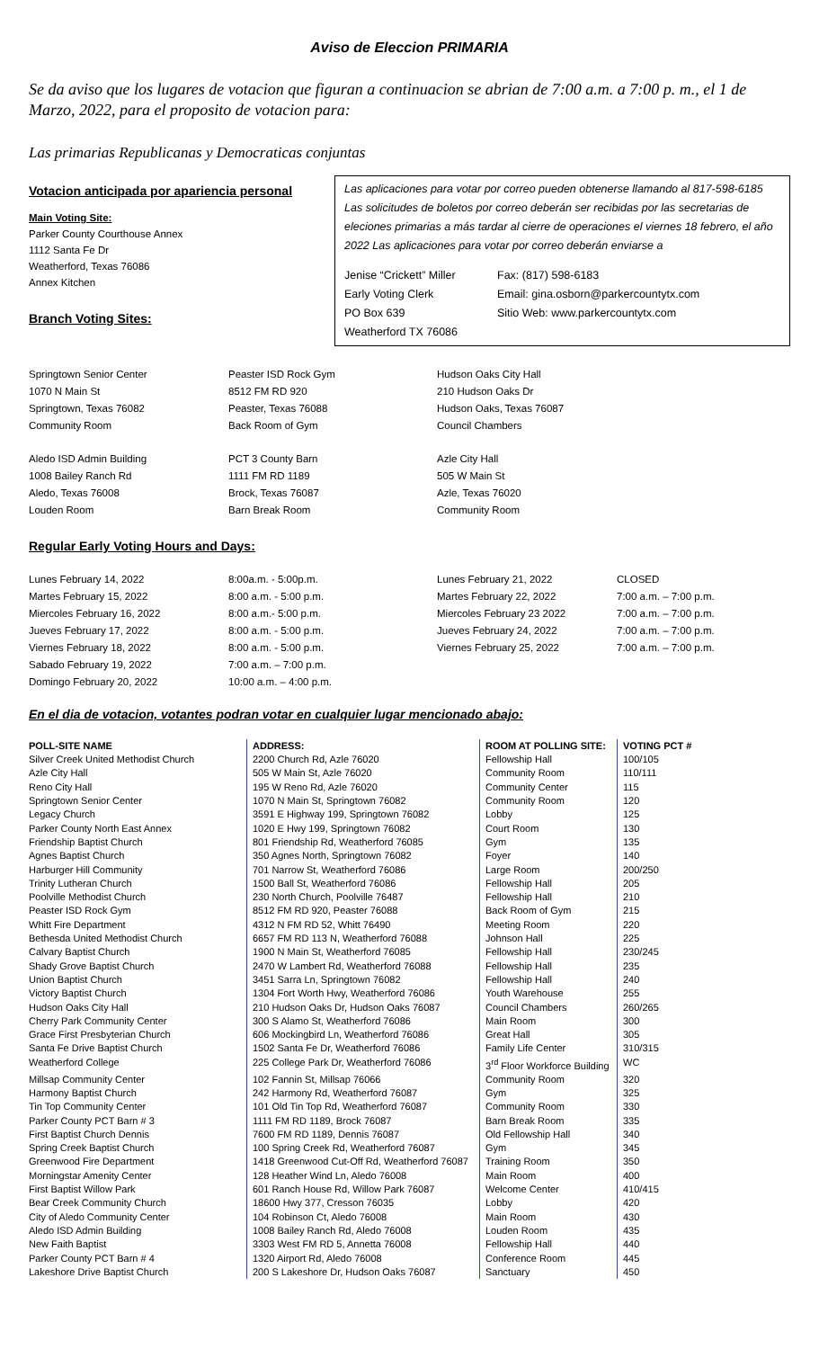Aviso de Eleccion PRIMARIA
Se da aviso que los lugares de votacion que figuran a continuacion se abrian de 7:00 a.m. a 7:00 p. m., el 1 de Marzo, 2022, para el proposito de votacion para:
Las primarias Republicanas y Democraticas conjuntas
Votacion anticipada por apariencia personal
Main Voting Site:
Parker County Courthouse Annex
1112 Santa Fe Dr
Weatherford, Texas 76086
Annex Kitchen
Branch Voting Sites:
Las aplicaciones para votar por correo pueden obtenerse llamando al 817-598-6185 Las solicitudes de boletos por correo deberán ser recibidas por las secretarias de eleciones primarias a más tardar al cierre de operaciones el viernes 18 febrero, el año 2022 Las aplicaciones para votar por correo deberán enviarse a
| Jenise “Crickett” Miller Early Voting Clerk PO Box 639 Weatherford TX 76086 | Fax: (817) 598-6183 Email: gina.osborn@parkercountytx.com Sitio Web: www.parkercountytx.com |
| Springtown Senior Center 1070 N Main St Springtown, Texas 76082 Community Room | Peaster ISD Rock Gym 8512 FM RD 920 Peaster, Texas 76088 Back Room of Gym | Hudson Oaks City Hall 210 Hudson Oaks Dr Hudson Oaks, Texas 76087 Council Chambers |
| Aledo ISD Admin Building 1008 Bailey Ranch Rd Aledo, Texas 76008 Louden Room | PCT 3 County Barn 1111 FM RD 1189 Brock, Texas 76087 Barn Break Room | Azle City Hall 505 W Main St Azle, Texas 76020 Community Room |
Regular Early Voting Hours and Days:
| Lunes February 14, 2022 | 8:00a.m. - 5:00p.m. | Lunes February 21, 2022 | CLOSED |
| Martes February 15, 2022 | 8:00 a.m. - 5:00 p.m. | Martes February 22, 2022 | 7:00 a.m. – 7:00 p.m. |
| Miercoles February 16, 2022 | 8:00 a.m.- 5:00 p.m. | Miercoles February 23 2022 | 7:00 a.m. – 7:00 p.m. |
| Jueves February 17, 2022 | 8:00 a.m. - 5:00 p.m. | Jueves February 24, 2022 | 7:00 a.m. – 7:00 p.m. |
| Viernes February 18, 2022 | 8:00 a.m. - 5:00 p.m. | Viernes February 25, 2022 | 7:00 a.m. – 7:00 p.m. |
| Sabado February 19, 2022 | 7:00 a.m. – 7:00 p.m. | | |
| Domingo February 20, 2022 | 10:00 a.m. – 4:00 p.m. | | |
En el dia de votacion, votantes podran votar en cualquier lugar mencionado abajo:
| POLL-SITE NAME | ADDRESS: | ROOM AT POLLING SITE: | VOTING PCT # |
| --- | --- | --- | --- |
| Silver Creek United Methodist Church | 2200 Church Rd, Azle 76020 | Fellowship Hall | 100/105 |
| Azle City Hall | 505 W Main St, Azle 76020 | Community Room | 110/111 |
| Reno City Hall | 195 W Reno Rd, Azle 76020 | Community Center | 115 |
| Springtown Senior Center | 1070 N Main St, Springtown 76082 | Community Room | 120 |
| Legacy Church | 3591 E Highway 199, Springtown 76082 | Lobby | 125 |
| Parker County North East Annex | 1020 E Hwy 199, Springtown 76082 | Court Room | 130 |
| Friendship Baptist Church | 801 Friendship Rd, Weatherford 76085 | Gym | 135 |
| Agnes Baptist Church | 350 Agnes North, Springtown 76082 | Foyer | 140 |
| Harburger Hill Community | 701 Narrow St, Weatherford 76086 | Large Room | 200/250 |
| Trinity Lutheran Church | 1500 Ball St, Weatherford 76086 | Fellowship Hall | 205 |
| Poolville Methodist Church | 230 North Church, Poolville 76487 | Fellowship Hall | 210 |
| Peaster ISD Rock Gym | 8512 FM RD 920, Peaster 76088 | Back Room of Gym | 215 |
| Whitt Fire Department | 4312 N FM RD 52, Whitt 76490 | Meeting Room | 220 |
| Bethesda United Methodist Church | 6657 FM RD 113 N, Weatherford 76088 | Johnson Hall | 225 |
| Calvary Baptist Church | 1900 N Main St, Weatherford 76085 | Fellowship Hall | 230/245 |
| Shady Grove Baptist Church | 2470 W Lambert Rd, Weatherford 76088 | Fellowship Hall | 235 |
| Union Baptist Church | 3451 Sarra Ln, Springtown 76082 | Fellowship Hall | 240 |
| Victory Baptist Church | 1304 Fort Worth Hwy, Weatherford 76086 | Youth Warehouse | 255 |
| Hudson Oaks City Hall | 210 Hudson Oaks Dr, Hudson Oaks 76087 | Council Chambers | 260/265 |
| Cherry Park Community Center | 300 S Alamo St, Weatherford 76086 | Main Room | 300 |
| Grace First Presbyterian Church | 606 Mockingbird Ln, Weatherford 76086 | Great Hall | 305 |
| Santa Fe Drive Baptist Church | 1502 Santa Fe Dr, Weatherford 76086 | Family Life Center | 310/315 |
| Weatherford College | 225 College Park Dr, Weatherford 76086 | 3<sup>rd</sup> Floor Workforce Building | WC |
| Millsap Community Center | 102 Fannin St, Millsap 76066 | Community Room | 320 |
| Harmony Baptist Church | 242 Harmony Rd, Weatherford 76087 | Gym | 325 |
| Tin Top Community Center | 101 Old Tin Top Rd, Weatherford 76087 | Community Room | 330 |
| Parker County PCT Barn # 3 | 1111 FM RD 1189, Brock 76087 | Barn Break Room | 335 |
| First Baptist Church Dennis | 7600 FM RD 1189, Dennis 76087 | Old Fellowship Hall | 340 |
| Spring Creek Baptist Church | 100 Spring Creek Rd, Weatherford 76087 | Gym | 345 |
| Greenwood Fire Department | 1418 Greenwood Cut-Off Rd, Weatherford 76087 | Training Room | 350 |
| Morningstar Amenity Center | 128 Heather Wind Ln, Aledo 76008 | Main Room | 400 |
| First Baptist Willow Park | 601 Ranch House Rd, Willow Park 76087 | Welcome Center | 410/415 |
| Bear Creek Community Church | 18600 Hwy 377, Cresson 76035 | Lobby | 420 |
| City of Aledo Community Center | 104 Robinson Ct, Aledo 76008 | Main Room | 430 |
| Aledo ISD Admin Building | 1008 Bailey Ranch Rd, Aledo 76008 | Louden Room | 435 |
| New Faith Baptist | 3303 West FM RD 5, Annetta 76008 | Fellowship Hall | 440 |
| Parker County PCT Barn # 4 | 1320 Airport Rd, Aledo 76008 | Conference Room | 445 |
| Lakeshore Drive Baptist Church | 200 S Lakeshore Dr, Hudson Oaks 76087 | Sanctuary | 450 |